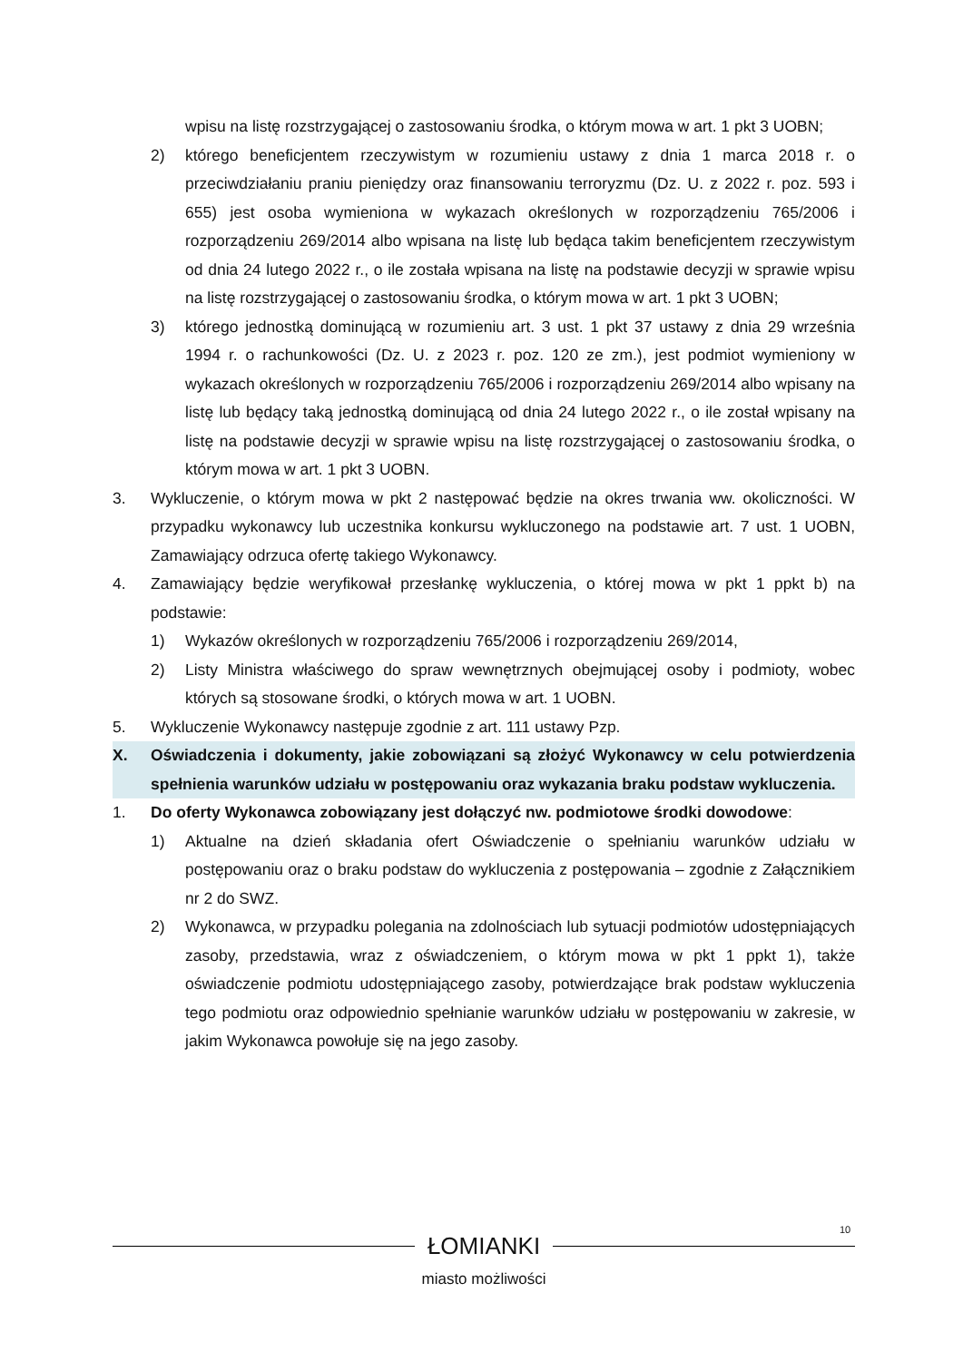wpisu na listę rozstrzygającej o zastosowaniu środka, o którym mowa w art. 1 pkt 3 UOBN;
2) którego beneficjentem rzeczywistym w rozumieniu ustawy z dnia 1 marca 2018 r. o przeciwdziałaniu praniu pieniędzy oraz finansowaniu terroryzmu (Dz. U. z 2022 r. poz. 593 i 655) jest osoba wymieniona w wykazach określonych w rozporządzeniu 765/2006 i rozporządzeniu 269/2014 albo wpisana na listę lub będąca takim beneficjentem rzeczywistym od dnia 24 lutego 2022 r., o ile została wpisana na listę na podstawie decyzji w sprawie wpisu na listę rozstrzygającej o zastosowaniu środka, o którym mowa w art. 1 pkt 3 UOBN;
3) którego jednostką dominującą w rozumieniu art. 3 ust. 1 pkt 37 ustawy z dnia 29 września 1994 r. o rachunkowości (Dz. U. z 2023 r. poz. 120 ze zm.), jest podmiot wymieniony w wykazach określonych w rozporządzeniu 765/2006 i rozporządzeniu 269/2014 albo wpisany na listę lub będący taką jednostką dominującą od dnia 24 lutego 2022 r., o ile został wpisany na listę na podstawie decyzji w sprawie wpisu na listę rozstrzygającej o zastosowaniu środka, o którym mowa w art. 1 pkt 3 UOBN.
3. Wykluczenie, o którym mowa w pkt 2 następować będzie na okres trwania ww. okoliczności. W przypadku wykonawcy lub uczestnika konkursu wykluczonego na podstawie art. 7 ust. 1 UOBN, Zamawiający odrzuca ofertę takiego Wykonawcy.
4. Zamawiający będzie weryfikował przesłankę wykluczenia, o której mowa w pkt 1 ppkt b) na podstawie:
1) Wykazów określonych w rozporządzeniu 765/2006 i rozporządzeniu 269/2014,
2) Listy Ministra właściwego do spraw wewnętrznych obejmującej osoby i podmioty, wobec których są stosowane środki, o których mowa w art. 1 UOBN.
5. Wykluczenie Wykonawcy następuje zgodnie z art. 111 ustawy Pzp.
X. Oświadczenia i dokumenty, jakie zobowiązani są złożyć Wykonawcy w celu potwierdzenia spełnienia warunków udziału w postępowaniu oraz wykazania braku podstaw wykluczenia.
1. Do oferty Wykonawca zobowiązany jest dołączyć nw. podmiotowe środki dowodowe:
1) Aktualne na dzień składania ofert Oświadczenie o spełnianiu warunków udziału w postępowaniu oraz o braku podstaw do wykluczenia z postępowania – zgodnie z Załącznikiem nr 2 do SWZ.
2) Wykonawca, w przypadku polegania na zdolnościach lub sytuacji podmiotów udostępniających zasoby, przedstawia, wraz z oświadczeniem, o którym mowa w pkt 1 ppkt 1), także oświadczenie podmiotu udostępniającego zasoby, potwierdzające brak podstaw wykluczenia tego podmiotu oraz odpowiednio spełnianie warunków udziału w postępowaniu w zakresie, w jakim Wykonawca powołuje się na jego zasoby.
10
ŁOMIANKI
miasto możliwości